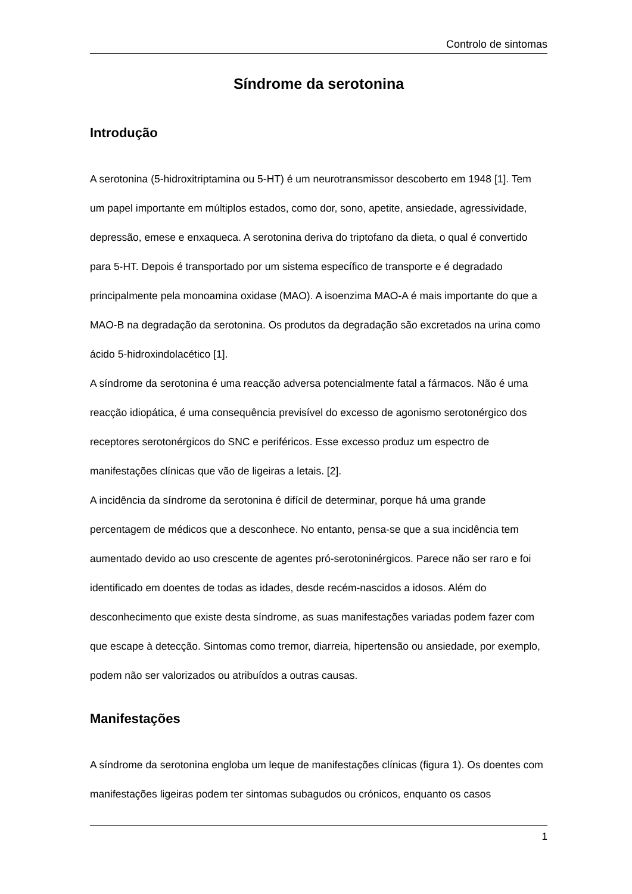Controlo de sintomas
Síndrome da serotonina
Introdução
A serotonina (5-hidroxitriptamina ou 5-HT) é um neurotransmissor descoberto em 1948 [1]. Tem um papel importante em múltiplos estados, como dor, sono, apetite, ansiedade, agressividade, depressão, emese e enxaqueca. A serotonina deriva do triptofano da dieta, o qual é convertido para 5-HT. Depois é transportado por um sistema específico de transporte e é degradado principalmente pela monoamina oxidase (MAO). A isoenzima MAO-A é mais importante do que a MAO-B na degradação da serotonina. Os produtos da degradação são excretados na urina como ácido 5-hidroxindolacético [1].
A síndrome da serotonina é uma reacção adversa potencialmente fatal a fármacos. Não é uma reacção idiopática, é uma consequência previsível do excesso de agonismo serotonérgico dos receptores serotonérgicos do SNC e periféricos. Esse excesso produz um espectro de manifestações clínicas que vão de ligeiras a letais. [2].
A incidência da síndrome da serotonina é difícil de determinar, porque há uma grande percentagem de médicos que a desconhece. No entanto, pensa-se que a sua incidência tem aumentado devido ao uso crescente de agentes pró-serotoninérgicos. Parece não ser raro e foi identificado em doentes de todas as idades, desde recém-nascidos a idosos. Além do desconhecimento que existe desta síndrome, as suas manifestações variadas podem fazer com que escape à detecção. Sintomas como tremor, diarreia, hipertensão ou ansiedade, por exemplo, podem não ser valorizados ou atribuídos a outras causas.
Manifestações
A síndrome da serotonina engloba um leque de manifestações clínicas (figura 1). Os doentes com manifestações ligeiras podem ter sintomas subagudos ou crónicos, enquanto os casos
1